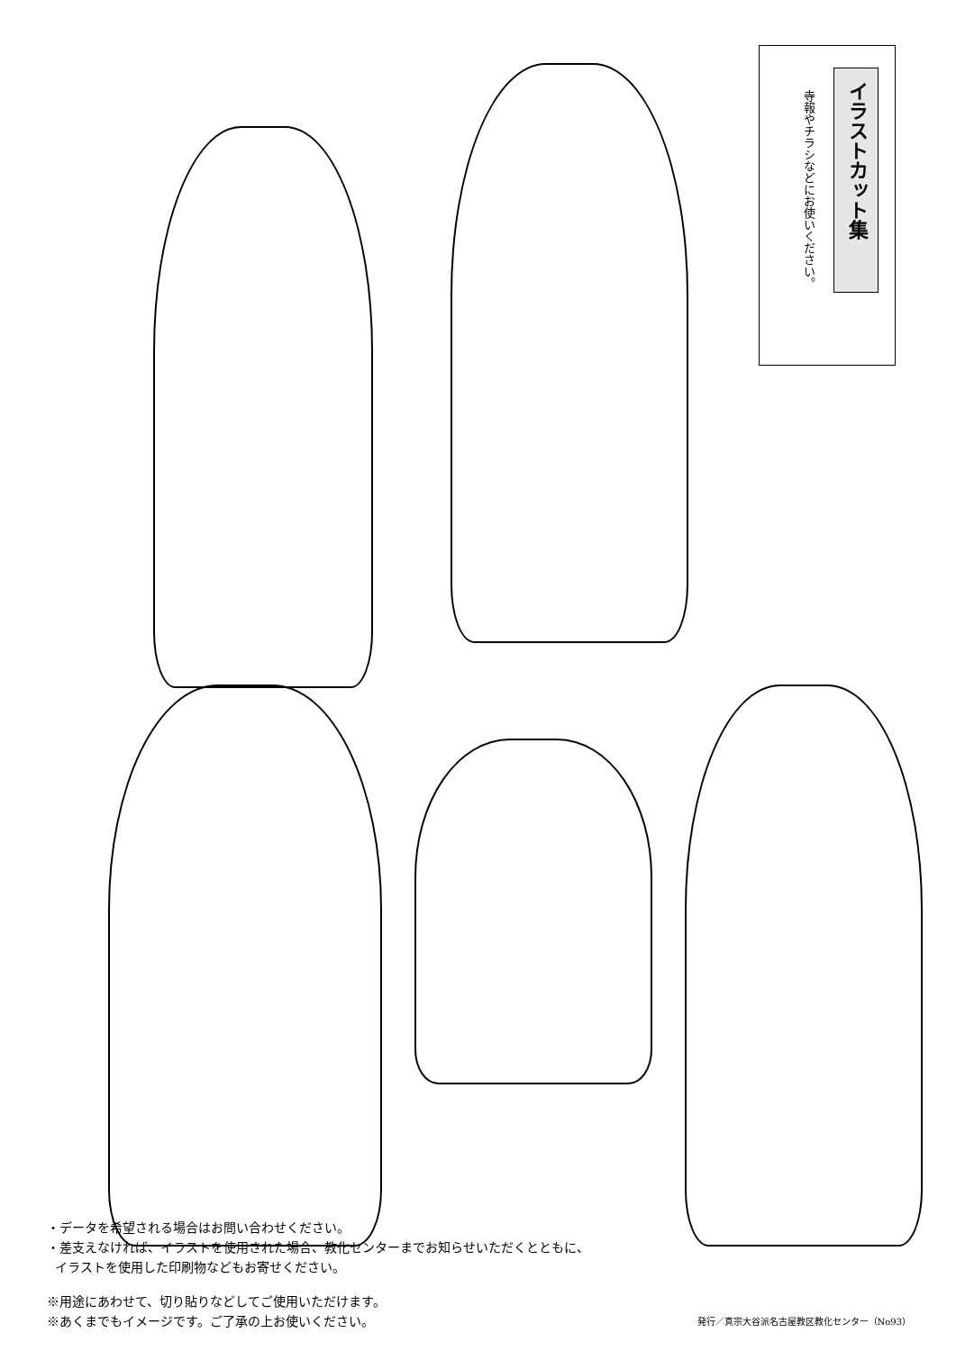イラストカット集
寺報やチラシなどにお使いください。
・データを希望される場合はお問い合わせください。
・差支えなければ、イラストを使用された場合、教化センターまでお知らせいただくとともに、
イラストを使用した印刷物などもお寄せください。
※用途にあわせて、切り貼りなどしてご使用いただけます。
※あくまでもイメージです。ご了承の上お使いください。
発行／真宗大谷派名古屋教区教化センター（No93）